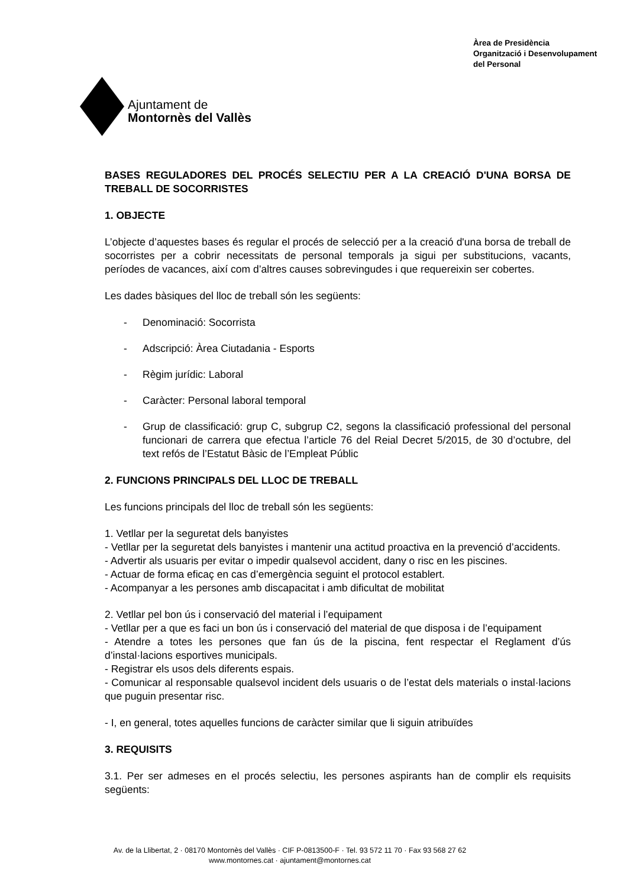Ajuntament de
Montornès del Vallès
Àrea de Presidència
Organització i Desenvolupament
del Personal
BASES REGULADORES DEL PROCÉS SELECTIU PER A LA CREACIÓ D'UNA BORSA DE TREBALL DE SOCORRISTES
1. OBJECTE
L’objecte d’aquestes bases és regular el procés de selecció per a la creació d'una borsa de treball de socorristes per a cobrir necessitats de personal temporals ja sigui per substitucions, vacants, períodes de vacances, així com d’altres causes sobrevingudes i que requereixin ser cobertes.
Les dades bàsiques del lloc de treball són les següents:
- Denominació: Socorrista
- Adscripció: Àrea Ciutadania - Esports
- Règim jurídic: Laboral
- Caràcter: Personal laboral temporal
- Grup de classificació: grup C, subgrup C2, segons la classificació professional del personal funcionari de carrera que efectua l’article 76 del Reial Decret 5/2015, de 30 d’octubre, del text refós de l’Estatut Bàsic de l’Empleat Públic
2. FUNCIONS PRINCIPALS DEL LLOC DE TREBALL
Les funcions principals del lloc de treball són les següents:
1. Vetllar per la seguretat dels banyistes
- Vetllar per la seguretat dels banyistes i mantenir una actitud proactiva en la prevenció d’accidents.
- Advertir als usuaris per evitar o impedir qualsevol accident, dany o risc en les piscines.
- Actuar de forma eficaç en cas d’emergència seguint el protocol establert.
- Acompanyar a les persones amb discapacitat i amb dificultat de mobilitat
2. Vetllar pel bon ús i conservació del material i l’equipament
- Vetllar per a que es faci un bon ús i conservació del material de que disposa i de l’equipament
- Atendre a totes les persones que fan ús de la piscina, fent respectar el Reglament d’ús d’instal·lacions esportives municipals.
- Registrar els usos dels diferents espais.
- Comunicar al responsable qualsevol incident dels usuaris o de l’estat dels materials o instal·lacions que puguin presentar risc.
- I, en general, totes aquelles funcions de caràcter similar que li siguin atribuïdes
3. REQUISITS
3.1. Per ser admeses en el procés selectiu, les persones aspirants han de complir els requisits següents:
Av. de la Llibertat, 2 · 08170 Montornès del Vallès · CIF P-0813500-F · Tel. 93 572 11 70 · Fax 93 568 27 62
www.montornes.cat · ajuntament@montornes.cat